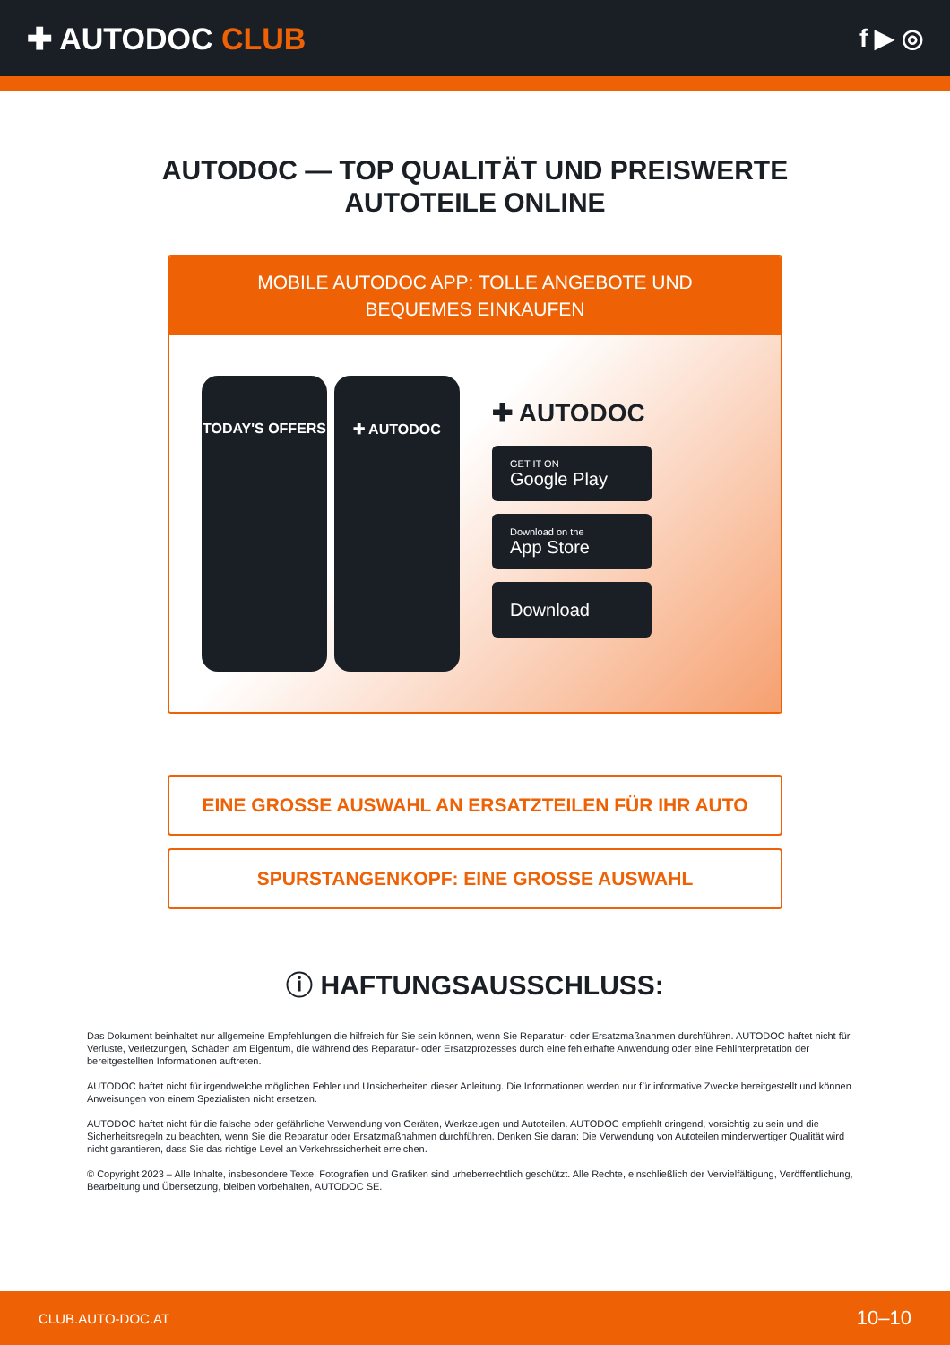✚ AUTODOC CLUB
f ▶ ◎
AUTODOC — TOP QUALITÄT UND PREISWERTE
AUTOTEILE ONLINE
MOBILE AUTODOC APP: TOLLE ANGEBOTE UND BEQUEMES EINKAUFEN
TODAY'S OFFERS ✚ AUTODOC
✚ AUTODOC
GET IT ON
Google Play
Download on the
App Store
Download
EINE GROSSE AUSWAHL AN ERSATZTEILEN FÜR IHR AUTO
SPURSTANGENKOPF: EINE GROSSE AUSWAHL
ⓘ HAFTUNGSAUSSCHLUSS:
Das Dokument beinhaltet nur allgemeine Empfehlungen die hilfreich für Sie sein können, wenn Sie Reparatur- oder Ersatzmaßnahmen durchführen. AUTODOC haftet nicht für Verluste, Verletzungen, Schäden am Eigentum, die während des Reparatur- oder Ersatzprozesses durch eine fehlerhafte Anwendung oder eine Fehlinterpretation der bereitgestellten Informationen auftreten.
AUTODOC haftet nicht für irgendwelche möglichen Fehler und Unsicherheiten dieser Anleitung. Die Informationen werden nur für informative Zwecke bereitgestellt und können Anweisungen von einem Spezialisten nicht ersetzen.
AUTODOC haftet nicht für die falsche oder gefährliche Verwendung von Geräten, Werkzeugen und Autoteilen. AUTODOC empfiehlt dringend, vorsichtig zu sein und die Sicherheitsregeln zu beachten, wenn Sie die Reparatur oder Ersatzmaßnahmen durchführen. Denken Sie daran: Die Verwendung von Autoteilen minderwertiger Qualität wird nicht garantieren, dass Sie das richtige Level an Verkehrssicherheit erreichen.
© Copyright 2023 – Alle Inhalte, insbesondere Texte, Fotografien und Grafiken sind urheberrechtlich geschützt. Alle Rechte, einschließlich der Vervielfältigung, Veröffentlichung, Bearbeitung und Übersetzung, bleiben vorbehalten, AUTODOC SE.
CLUB.AUTO-DOC.AT 10–10